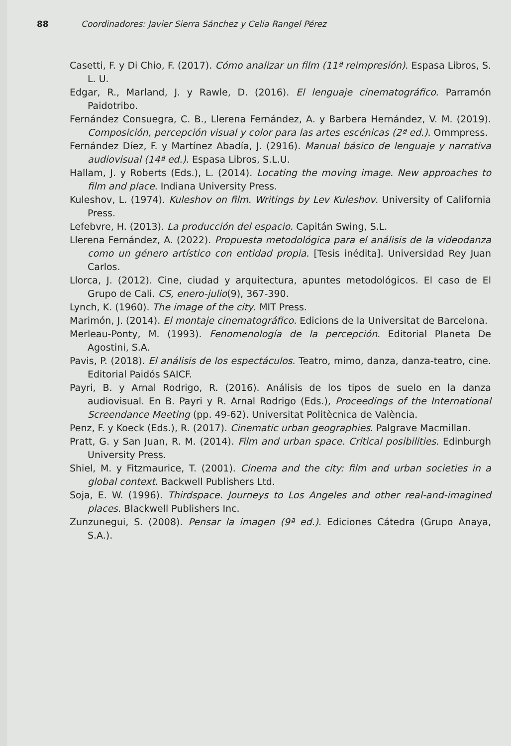88 Coordinadores: Javier Sierra Sánchez y Celia Rangel Pérez
Casetti, F. y Di Chio, F. (2017). Cómo analizar un film (11ª reimpresión). Espasa Libros, S. L. U.
Edgar, R., Marland, J. y Rawle, D. (2016). El lenguaje cinematográfico. Parramón Paidotribo.
Fernández Consuegra, C. B., Llerena Fernández, A. y Barbera Hernández, V. M. (2019). Composición, percepción visual y color para las artes escénicas (2ª ed.). Ommpress.
Fernández Díez, F. y Martínez Abadía, J. (2916). Manual básico de lenguaje y narrativa audiovisual (14ª ed.). Espasa Libros, S.L.U.
Hallam, J. y Roberts (Eds.), L. (2014). Locating the moving image. New approaches to film and place. Indiana University Press.
Kuleshov, L. (1974). Kuleshov on film. Writings by Lev Kuleshov. University of California Press.
Lefebvre, H. (2013). La producción del espacio. Capitán Swing, S.L.
Llerena Fernández, A. (2022). Propuesta metodológica para el análisis de la videodanza como un género artístico con entidad propia. [Tesis inédita]. Universidad Rey Juan Carlos.
Llorca, J. (2012). Cine, ciudad y arquitectura, apuntes metodológicos. El caso de El Grupo de Cali. CS, enero-julio(9), 367-390.
Lynch, K. (1960). The image of the city. MIT Press.
Marimón, J. (2014). El montaje cinematográfico. Edicions de la Universitat de Barcelona.
Merleau-Ponty, M. (1993). Fenomenología de la percepción. Editorial Planeta De Agostini, S.A.
Pavis, P. (2018). El análisis de los espectáculos. Teatro, mimo, danza, danza-teatro, cine. Editorial Paidós SAICF.
Payri, B. y Arnal Rodrigo, R. (2016). Análisis de los tipos de suelo en la danza audiovisual. En B. Payri y R. Arnal Rodrigo (Eds.), Proceedings of the International Screendance Meeting (pp. 49-62). Universitat Politècnica de València.
Penz, F. y Koeck (Eds.), R. (2017). Cinematic urban geographies. Palgrave Macmillan.
Pratt, G. y San Juan, R. M. (2014). Film and urban space. Critical posibilities. Edinburgh University Press.
Shiel, M. y Fitzmaurice, T. (2001). Cinema and the city: film and urban societies in a global context. Backwell Publishers Ltd.
Soja, E. W. (1996). Thirdspace. Journeys to Los Angeles and other real-and-imagined places. Blackwell Publishers Inc.
Zunzunegui, S. (2008). Pensar la imagen (9ª ed.). Ediciones Cátedra (Grupo Anaya, S.A.).